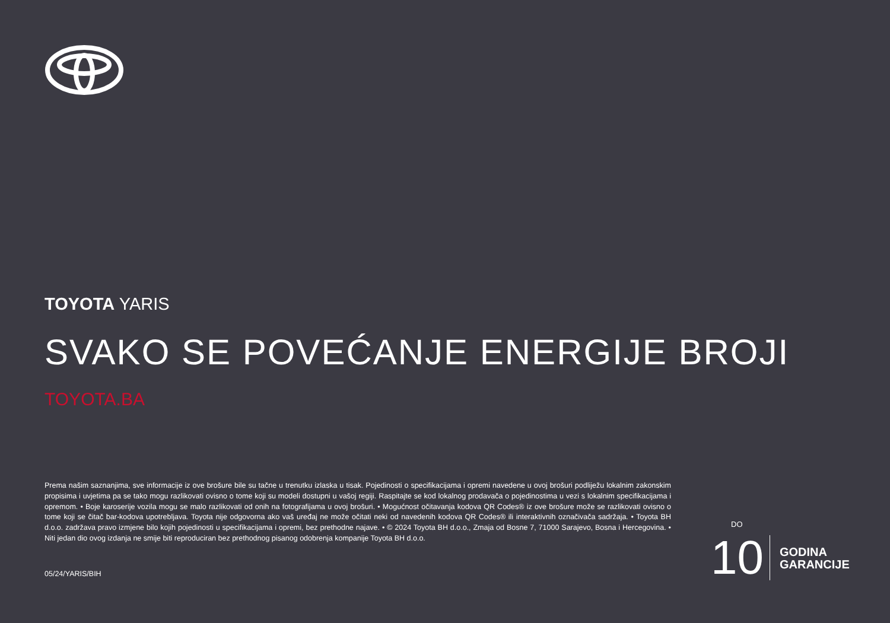TOYOTA YARIS
SVAKO SE POVEĆANJE ENERGIJE BROJI
TOYOTA.BA
Prema našim saznanjima, sve informacije iz ove brošure bile su tačne u trenutku izlaska u tisak. Pojedinosti o specifikacijama i opremi navedene u ovoj brošuri podliježu lokalnim zakonskim propisima i uvjetima pa se tako mogu razlikovati ovisno o tome koji su modeli dostupni u vašoj regiji. Raspitajte se kod lokalnog prodavača o pojedinostima u vezi s lokalnim specifikacijama i opremom. • Boje karoserije vozila mogu se malo razlikovati od onih na fotografijama u ovoj brošuri. • Mogućnost očitavanja kodova QR Codes® iz ove brošure može se razlikovati ovisno o tome koji se čitač bar-kodova upotrebljava. Toyota nije odgovorna ako vaš uređaj ne može očitati neki od navedenih kodova QR Codes® ili interaktivnih označivača sadržaja. • Toyota BH d.o.o. zadržava pravo izmjene bilo kojih pojedinosti u specifikacijama i opremi, bez prethodne najave. • © 2024 Toyota BH d.o.o., Zmaja od Bosne 7, 71000 Sarajevo, Bosna i Hercegovina. • Niti jedan dio ovog izdanja ne smije biti reproduciran bez prethodnog pisanog odobrenja kompanije Toyota BH d.o.o.
05/24/YARIS/BIH
DO 10 GODINA
GARANCIJE